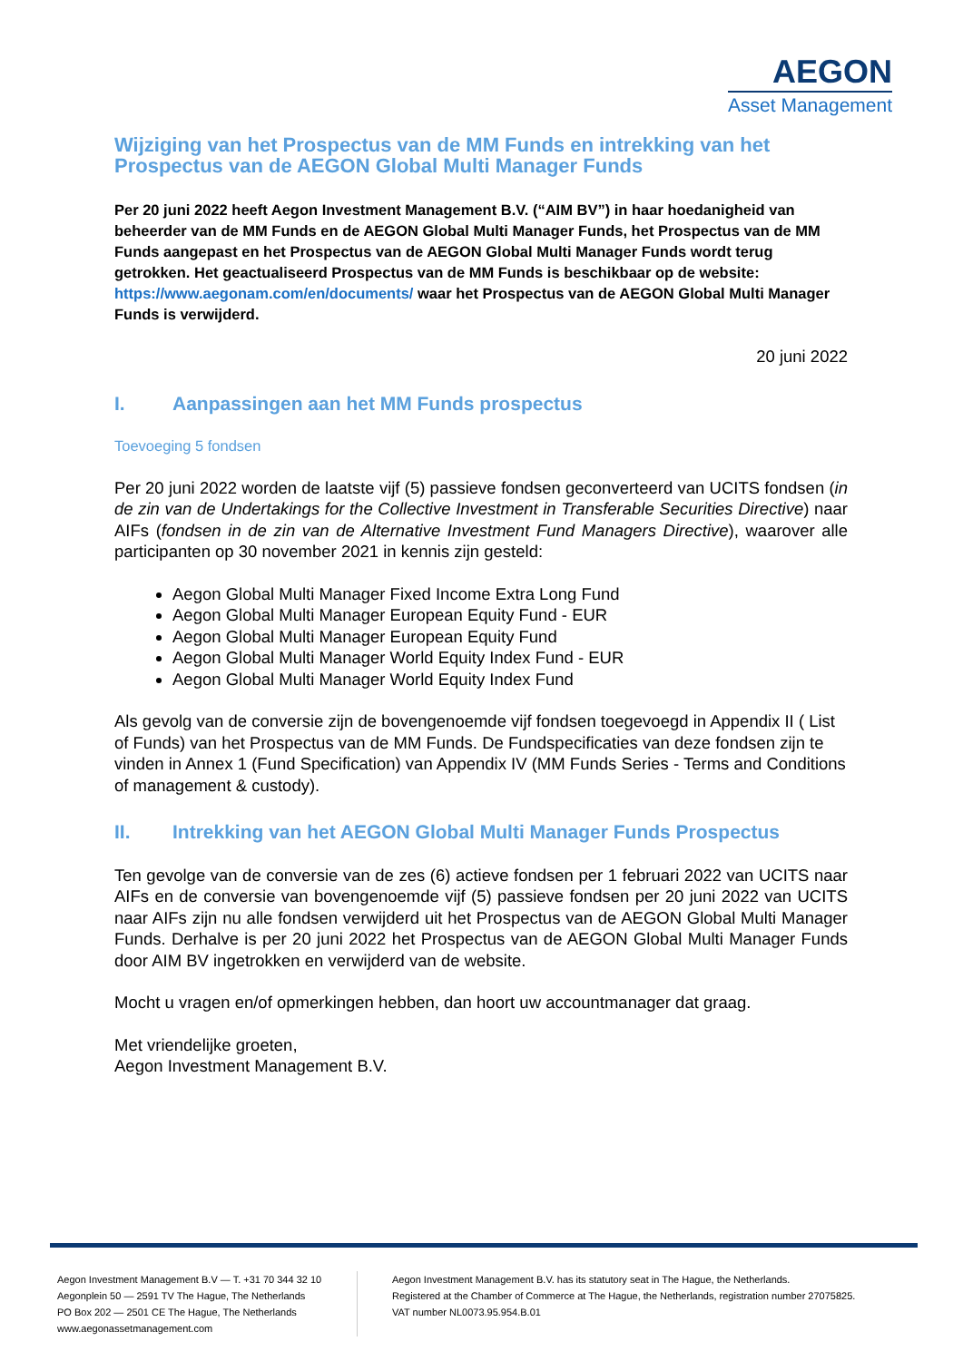AEGON
Asset Management
Wijziging van het Prospectus van de MM Funds en intrekking van het Prospectus van de AEGON Global Multi Manager Funds
Per 20 juni 2022 heeft Aegon Investment Management B.V. (“AIM BV”) in haar hoedanigheid van beheerder van de MM Funds en de AEGON Global Multi Manager Funds, het Prospectus van de MM Funds aangepast en het Prospectus van de AEGON Global Multi Manager Funds wordt terug getrokken. Het geactualiseerd Prospectus van de MM Funds is beschikbaar op de website: https://www.aegonam.com/en/documents/ waar het Prospectus van de AEGON Global Multi Manager Funds is verwijderd.
20 juni 2022
I. Aanpassingen aan het MM Funds prospectus
Toevoeging 5 fondsen
Per 20 juni 2022 worden de laatste vijf (5) passieve fondsen geconverteerd van UCITS fondsen (in de zin van de Undertakings for the Collective Investment in Transferable Securities Directive) naar AIFs (fondsen in de zin van de Alternative Investment Fund Managers Directive), waarover alle participanten op 30 november 2021 in kennis zijn gesteld:
Aegon Global Multi Manager Fixed Income Extra Long Fund
Aegon Global Multi Manager European Equity Fund - EUR
Aegon Global Multi Manager European Equity Fund
Aegon Global Multi Manager World Equity Index Fund - EUR
Aegon Global Multi Manager World Equity Index Fund
Als gevolg van de conversie zijn de bovengenoemde vijf fondsen toegevoegd in Appendix II ( List of Funds) van het Prospectus van de MM Funds. De Fundspecificaties van deze fondsen zijn te vinden in Annex 1 (Fund Specification) van Appendix IV (MM Funds Series - Terms and Conditions of management & custody).
II. Intrekking van het AEGON Global Multi Manager Funds Prospectus
Ten gevolge van de conversie van de zes (6) actieve fondsen per 1 februari 2022 van UCITS naar AIFs en de conversie van bovengenoemde vijf (5) passieve fondsen per 20 juni 2022 van UCITS naar AIFs zijn nu alle fondsen verwijderd uit het Prospectus van de AEGON Global Multi Manager Funds. Derhalve is per 20 juni 2022 het Prospectus van de AEGON Global Multi Manager Funds door AIM BV ingetrokken en verwijderd van de website.
Mocht u vragen en/of opmerkingen hebben, dan hoort uw accountmanager dat graag.
Met vriendelijke groeten,
Aegon Investment Management B.V.
Aegon Investment Management B.V — T. +31 70 344 32 10
Aegonplein 50 — 2591 TV The Hague, The Netherlands
PO Box 202 — 2501 CE The Hague, The Netherlands
www.aegonassetmanagement.com
Aegon Investment Management B.V. has its statutory seat in The Hague, the Netherlands.
Registered at the Chamber of Commerce at The Hague, the Netherlands, registration number 27075825.
VAT number NL0073.95.954.B.01